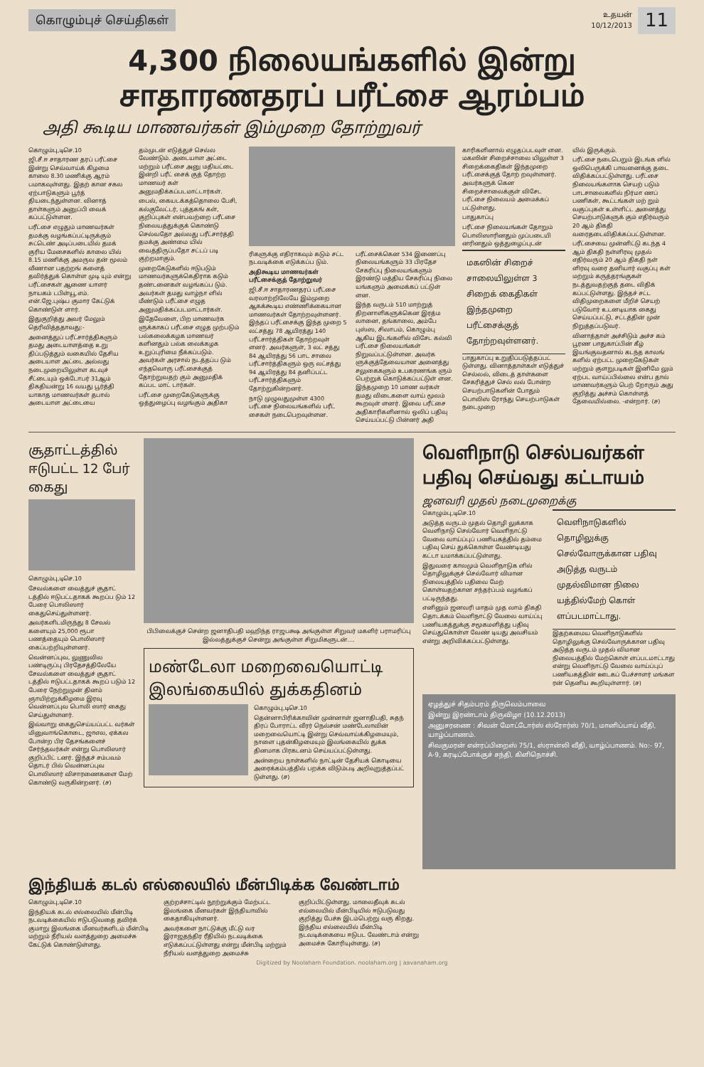கொழும்புச் செய்திகள்
உதயன்
10/12/2013
11
4,300 நிலையங்களில் இன்று
சாதாரணதரப் பரீட்சை ஆரம்பம்
அதி கூடிய மாணவர்கள் இம்முறை தோற்றுவர்
கொழும்பு,டிசெ.10
ஜி.சீ.ஈ சாதாரண தரப் பரீட்சை இன்று செவ்வாய்க் கிழமை காலை 8.30 மணிக்கு ஆரம் பமாகவுள்ளது. இதற் கான சகல ஏற்பாடுகளும் பூர்த் தியடைந்துள்ளன. வினாத் தாள்களும் அனுப்பி வைக் கப்பட்டுள்ளன.
பரீட்சை எழுதும் மாணவர்கள் தமக்கு வழங்கப்பட்டிருக்கும் சுட்டெண் அடிப்படையில் தமக் குரிய மேசைகளில் காலை யில் 8.15 மணிக்கு அமருவ தன் மூலம் வீணான பதற்றங் களைத் தவிர்த்துக் கொள்ள முடி யும் என்று பரீட்சைகள் ஆணை யாளர் நாயகம் டபிள்யூ.எம். என்.ஜே.புஷ்ப குமார கேட்டுக் கொண்டுள் ளார்.
இதுகுறித்து அவர் மேலும் தெரிவித்ததாவது:-
அனைத்துப் பரீட்சார்த்திகளும் தமது அடையாளத்தை உறு திப்படுத்தும் வகையில் தேசிய அடையாள அட்டை அல்லது நடைமுறையிலுள்ள கடவுச் சீட்டையும் ஒக்டோபர் 31ஆம் திகதியன்று 16 வயது பூர்த்தி யாகாத மாணவர்கள் தபால் அடையாள அட்டையை
தம்முடன் எடுத்துச் செல்ல வேண்டும். அடையாள அட்டை மற்றும் பரீட்சை அனு மதியட்டை இன்றி பரீட் சைக் குத் தோற்ற மாணவர் கள் அனுமதிக்கப்படமாட்டார்கள்.
பைல், கையடக்கத்தொலை பேசி, கல்குலேட்டர், புத்தகங் கள், குறிப்புகள் என்பவற்றை பரீட்சை நிலையத்துக்குக் கொண்டு செல்வதோ அல்லது பரீட்சார்த்தி தமக்கு அண்மை யில் வைத்திருப்பதோ சட்டப் படி குற்றமாகும்.
முறைகேடுகளில் ஈடுபடும் மாணவர்களுக்கெதிராக கடும் தண்டனைகள் வழங்கப்ப டும். அவர்கள் தமது வாழ்நா ளில் மீண்டும் பரீட்சை எழுத அனுமதிக்கப்படமாட்டார்கள்.
இதேவேளை, பிற மாணவர்க ளுக்காகப் பரீட்சை எழுத முற்படும் பல்கலைக்கழக மாணவர் களினதும் பல்க லைக்கழக உறுப்புரிமை நீக்கப்படும். அவர்கள் அரசால் நடத்தப்ப டும் எந்தவொரு பரீட்சைக்குத் தோற்றுவதற் கும் அனுமதிக் கப்பட மாட் டார்கள்.
பரீட்சை முறைகேடுகளுக்கு ஒத்துழைப்பு வழங்கும் அதிகா
ரிகளுக்கு எதிராகவும் கடும் சட்ட நடவடிக்கை எடுக்கப்ப டும்.
அதிகூடிய மாணவர்கள் பரீட்சைக்குத் தோற்றுவர்
ஜி.சீ.ஈ சாதாரணதரப் பரீட்சை வரலாற்றிலேயே இம்முறை ஆகக்கூடிய எண்ணிக்கையான மாணவர்கள் தோற்றவுள்ளனர். இந்தப் பரீட்சைக்கு இந்த முறை 5 லட்சத்து 78 ஆயிரத்து 140 பரீட்சார்த்திகள் தோற்றவுள் ளனர். அவர்களுள், 3 லட் சத்து 84 ஆயிரத்து 56 பாட சாலை பரீட்சார்த்திகளும் ஒரு லட்சத்து 94 ஆயிரத்து 84 தனிப்பட்ட பரீட்சார்த்திகளும் தோற்றுகின்றனர்.
நாடு முழுவதுமுள்ள 4300 பரீட்சை நிலையங்களில் பரீட் சைகள் நடைபெறவுள்ளன.
பரீட்சைக்கென 534 இணைப்பு நிலையங்களும் 33 பிரதேச சேகரிப்பு நிலையங்களும் இரண்டு மத்திய சேகரிப்பு நிலை யங்களும் அமைக்கப் பட்டுள் ளன.
இந்த வருடம் 510 மாற்றுத் திறனாளிகளுக்கென இரத்ம லானை, தங்காலை, அம்பே புஸ்ஸ, சிலாபம், கொழும்பு ஆகிய இடங்களில் விசேட கல்வி பரீட்சை நிலையங்கள் நிறுவப்பட்டுள்ளன. அவர்க ளுக்குத்தேவையான அனைத்து சலுகைகளும் உபகரணங்க ளும் பெற்றுக் கொடுக்கப்பட்டுள் ளன. இந்தமுறை 10 மாண வர்கள் தமது விடைகளை வாய் மூலம் கூறவுள் ளனர். இவை பரீட்சை அதிகாரிகளினால் ஒலிப் பதிவு செய்யப்பட்டு பின்னர் அதி
காரிகளினால் எழுதப்படவுள் ளன. மகஸின் சிறைச்சாலை யிலுள்ள 3 சிறைக்கைதிகள் இந்தமுறை பரீட்சைக்குத் தோற் றவுள்ளனர். அவர்களுக் கென சிறைச்சாலைக்குள் விசேட பரீட்சை நிலையம் அமைக்கப் பட்டுள்ளது.
பாதுகாப்பு
பரீட்சை நிலையங்கள் தோறும் பொலிஸாரினதும் முப்படையி னரினதும் ஒத்துழைப்புடன்
மகஸின் சிறைச் சாலையிலுள்ள 3 சிறைக் கைதிகள் இந்தமுறை பரீட்சைக்குத் தோற்றவுள்ளனர்.
பாதுகாப்பு உறுதிப்படுத்தப்பட் டுள்ளது. வினாத்தாள்கள் எடுத்துச் செல்லல், விடைத் தாள்களை சேகரித்துச் செல் லல் போன்ற செயற்பாடுகளின் போதும் பொலிஸ் ரோந்து செயற்பாடுகள் நடைமுறை
யில் இருக்கும்.
பரீட்சை நடைபெறும் இடங்க ளில் ஒலிபெருக்கி பாவனைக்கு தடை விதிக்கப்பட்டுள்ளது. பரீட்சை நிலையங்களாக செயற் படும் பாடசாலைகளில் நிர்மா ணப் பணிகள், கூட்டங்கள் மற் றும் வகுப்புகள் உள்ளிட்ட அனைத்து செயற்பாடுகளுக் கும் எதிர்வரும் 20 ஆம் திகதி வரைதடைவிதிக்கப்பட்டுள்ளன.
பரீட்சையை முன்னிட்டு கடந்த 4 ஆம் திகதி நள்ளிரவு முதல் எதிர்வரும் 20 ஆம் திகதி நள் ளிரவு வரை தனியார் வகுப்பு கள் மற்றும் கருத்தரங்குகள் நடத்துவதற்குத் தடை விதிக் கப்பட்டுள்ளது. இந்தச் சட்ட விதிமுறைகளை மீறிச் செயற் படுவோர் உடனடியாக கைது செய்யப்பட்டு, சட்டத்தின் முன் நிறுத்தப்படுவர்.
வினாத்தாள் அச்சிடும் அச்ச கம் பூரண பாதுகாப்பின் கீழ் இயங்குவதனால் கடந்த காலங் களில் ஏற்பட்ட முறைகேடுகள் மற்றும் குளறுபடிகள் இனிமே லும் ஏற்பட வாய்ப்பில்லை என்ப தால் மாணவர்களும் பெற் றோரும் அது குறித்து அச்சம் கொள்ளத் தேவையில்லை. -என்றார். (ச)
சூதாட்டத்தில் ஈடுபட்ட 12 பேர் கைது
கொழும்பு,டிசெ.10
சேவல்களை வைத்துச் சூதாட் டத்தில் ஈடுபட்டதாகக் கூறப்ப டும் 12 பேரை பொலிஸார் கைதுசெய்துள்ளனர்.
அவர்களிடமிருந்து 8 சேவல் களையும் 25,000 ரூபா பணத்தையும் பொலிஸார் கைப்பற்றியுள்ளனர்.
வென்னப்புவ, லுணுவில பண்டிருப்பு பிரதேசத்திலேயே சேவல்களை வைத்துச் சூதாட் டத்தில் ஈடுபட்டதாகக் கூறப் படும் 12 பேரை நேற்றுமுன் தினம் ஞாயிற்றுக்கிழமை இரவு வென்னப்புவ பொலி ஸார் கைது செய்துள்ளனர்.
இவ்வாறு கைதுசெய்யப்பட்ட வர்கள் மினுவாங்கொடை, ஜாஎல, ஏக்கல போன்ற பிர தேசங்களைச் சேர்ந்தவர்கள் என்று பொலிஸார் குறிப்பிட் டனர். இந்தச் சம்பவம் தொடர் பில் வென்னப்புவ பொலிஸார் விசாரணைகளை மேற் கொண்டு வருகின்றனர். (ச)
பிபிலைக்குச் சென்ற ஜனாதிபதி மஹிந்த ராஜபக்ஷ அங்குள்ள சிறுவர் மகளிர் பராமரிப்பு இல்லத்துக்குச் சென்று அங்குள்ள சிறுமிகளுடன்….
மண்டேலா மறைவையொட்டி இலங்கையில் துக்கதினம்
கொழும்பு,டிசெ.10
தென்னாபிரிக்காவின் முன்னாள் ஜனாதிபதி, சுதந் திரப் போராட்ட வீரர் நெல்சன் மண்டேலாவின் மறைவையொட்டி இன்று செவ்வாய்க்கிழமையும், நாளை புதன்கிழமையும் இலங்கையில் துக்க தினமாக பிரகடனம் செய்யப்பட்டுள்ளது.
அன்றைய நாள்களில் நாட்டின் தேசியக் கொடியை அரைக்கம்பத்தில் பறக்க விடும்படி அறிவுறுத்தப்பட் டுள்ளது. (ச)
வெளிநாடு செல்பவர்கள் பதிவு செய்வது கட்டாயம்
ஜனவரி முதல் நடைமுறைக்கு
கொழும்பு,டிசெ.10
அடுத்த வருடம் முதல் தொழி லுக்காக வெளிநாடு செல்வோர் வெளிநாட்டு வேலை வாய்ப்புப் பணியகத்தில் தம்மை பதிவு செய் துக்கொள்ள வேண்டியது கட்டா யமாக்கப்பட்டுள்ளது.
இதுவரை காலமும் வெளிநாடுக ளில் தொழிலுக்குச் செல்வோர் விமான நிலையத்தில் பதிவை மேற் கொள்வதற்கான சந்தர்ப்பம் வழங்கப் பட்டிருந்தது.
எனினும் ஜனவரி மாதம் முத லாம் திகதி தொடக்கம் வெளிநாட்டு வேலை வாய்ப்பு பணியகத்துக்கு சமூகமளித்து பதிவு செய்துகொள்ள வேண் டியது அவசியம் என்று அறிவிக்கப்பட்டுள்ளது.
வெளிநாடுகளில் தொழிலுக்கு செல்வோருக்கான பதிவு அடுத்த வருடம் முதல்விமான நிலை யத்தில்மேற் கொள் ளப்படமாட்டாது.
இதற்கமைய வெளிநாடுகளில் தொழிலுக்கு செல்வோருக்கான பதிவு அடுத்த வருடம் முதல் விமான நிலையத்தில் மேற்கொள் ளப்படமாட்டாது என்று வெளிநாட்டு வேலை வாய்ப்புப் பணியகத்தின் ஊடகப் பேச்சாளர் மங்கள ரன் தெனிய கூறியுள்ளார். (ச)
ஏழத்துச் சிதம்பரம் திருவெம்பாவை
இன்று இரண்டாம் திருவிழா (10.12.2013)
அனுசரணை : சிவன் மோட்டோர்ஸ் ஸ்ரோர்ஸ் 70/1, மானிப்பாய் வீதி, யாழ்ப்பாணம்.
சிவகுமரன் என்ரப்பிறைஸ் 75/1, ஸ்ரான்லி வீதி, யாழ்ப்பாணம். No:- 97, A-9, கரடிப்போக்குச் சந்தி, கிளிநொச்சி.
இந்தியக் கடல் எல்லையில் மீன்பிடிக்க வேண்டாம்
கொழும்பு,டிசெ.10
இந்தியக் கடல் எல்லையில் மீன்பிடி நடவடிக்கையில் ஈடுபடுவதை தவிர்க் குமாறு இலங்கை மீனவர்களிடம் மீன்பிடி மற்றும் நீரியல் வளத்துறை அமைச்சு கேட்டுக் கொண்டுள்ளது.
குற்றச்சாட்டில் நூற்றுக்கும் மேற்பட்ட இலங்கை மீனவர்கள் இந்தியாவில் கைதாகியுள்ளனர்.
அவர்களை நாட்டுக்கு மீட்டு வர இராஜதந்திர ரீதியில் நடவடிக்கை எடுக்கப்பட்டுள்ளது என்று மீன்பிடி மற்றும் நீரியல் வளத்துறை அமைச்சு
குறிப்பிட்டுள்ளது. மாலைதீவுக் கடல் எல்லையில் மீன்பிடியில் ஈடுபடுவது குறித்து பேச்சு இடம்பெற்று வரு கிறது. இந்திய எல்லையில் மீன்பிடி நடவடிக்கையை ஈடுபட வேண்டாம் என்று அமைச்சு கோரியுள்ளது. (ச)
Digitized by Noolaham Foundation. noolaham.org | aavanaham.org